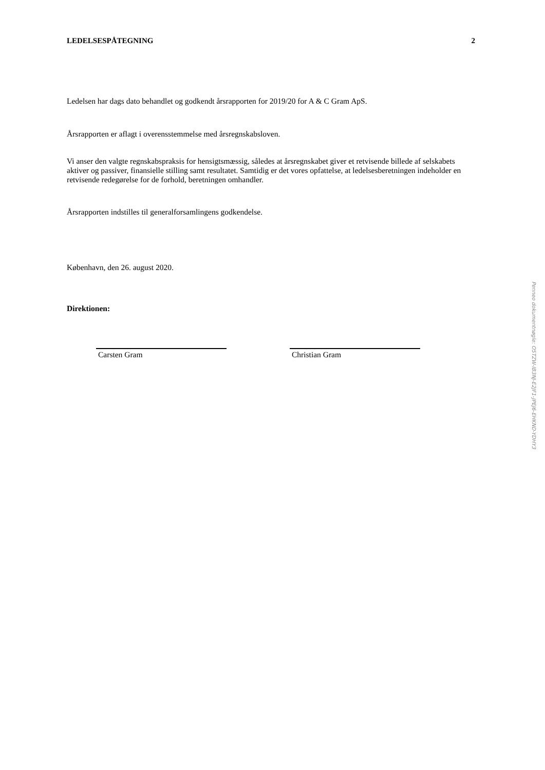LEDELSESPÅTEGNING 2
Ledelsen har dags dato behandlet og godkendt årsrapporten for 2019/20 for A & C Gram ApS.
Årsrapporten er aflagt i overensstemmelse med årsregnskabsloven.
Vi anser den valgte regnskabspraksis for hensigtsmæssig, således at årsregnskabet giver et retvisende billede af selskabets aktiver og passiver, finansielle stilling samt resultatet. Samtidig er det vores opfattelse, at ledelsesberetningen indeholder en retvisende redegørelse for de forhold, beretningen omhandler.
Årsrapporten indstilles til generalforsamlingens godkendelse.
København, den 26. august 2020.
Direktionen:
Carsten Gram Christian Gram
Penneo dokumentnøgle: O5TZW-IB3NJ-E2JF1-JPEJ6-EHKND-YDHY3